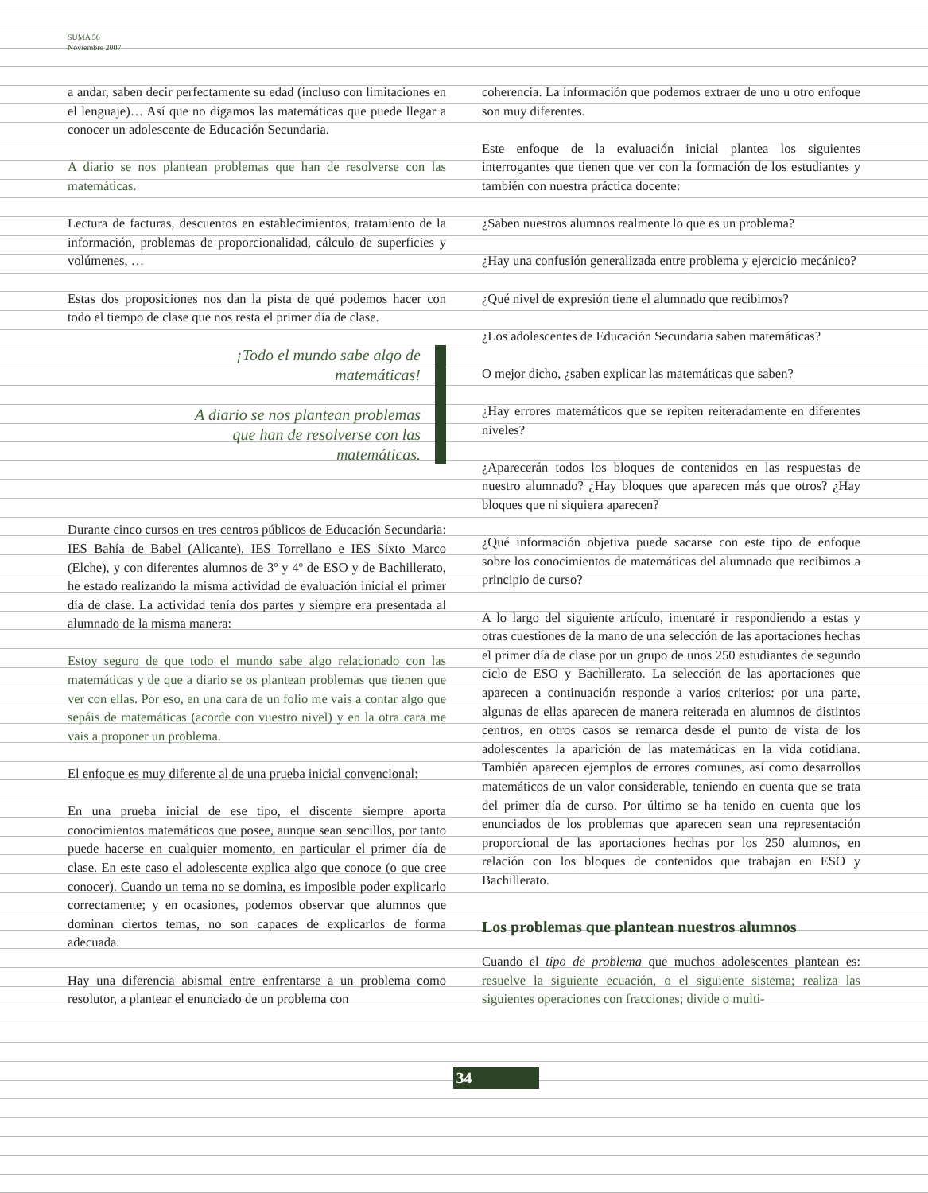SUMA 56
Noviembre 2007
a andar, saben decir perfectamente su edad (incluso con limitaciones en el lenguaje)… Así que no digamos las matemáticas que puede llegar a conocer un adolescente de Educación Secundaria.
A diario se nos plantean problemas que han de resolverse con las matemáticas.
Lectura de facturas, descuentos en establecimientos, tratamiento de la información, problemas de proporcionalidad, cálculo de superficies y volúmenes, …
Estas dos proposiciones nos dan la pista de qué podemos hacer con todo el tiempo de clase que nos resta el primer día de clase.
¡Todo el mundo sabe algo de matemáticas!
A diario se nos plantean problemas que han de resolverse con las matemáticas.
Durante cinco cursos en tres centros públicos de Educación Secundaria: IES Bahía de Babel (Alicante), IES Torrellano e IES Sixto Marco (Elche), y con diferentes alumnos de 3º y 4º de ESO y de Bachillerato, he estado realizando la misma actividad de evaluación inicial el primer día de clase. La actividad tenía dos partes y siempre era presentada al alumnado de la misma manera:
Estoy seguro de que todo el mundo sabe algo relacionado con las matemáticas y de que a diario se os plantean problemas que tienen que ver con ellas. Por eso, en una cara de un folio me vais a contar algo que sepáis de matemáticas (acorde con vuestro nivel) y en la otra cara me vais a proponer un problema.
El enfoque es muy diferente al de una prueba inicial convencional:
En una prueba inicial de ese tipo, el discente siempre aporta conocimientos matemáticos que posee, aunque sean sencillos, por tanto puede hacerse en cualquier momento, en particular el primer día de clase. En este caso el adolescente explica algo que conoce (o que cree conocer). Cuando un tema no se domina, es imposible poder explicarlo correctamente; y en ocasiones, podemos observar que alumnos que dominan ciertos temas, no son capaces de explicarlos de forma adecuada.
Hay una diferencia abismal entre enfrentarse a un problema como resolutor, a plantear el enunciado de un problema con
coherencia. La información que podemos extraer de uno u otro enfoque son muy diferentes.
Este enfoque de la evaluación inicial plantea los siguientes interrogantes que tienen que ver con la formación de los estudiantes y también con nuestra práctica docente:
¿Saben nuestros alumnos realmente lo que es un problema?
¿Hay una confusión generalizada entre problema y ejercicio mecánico?
¿Qué nivel de expresión tiene el alumnado que recibimos?
¿Los adolescentes de Educación Secundaria saben matemáticas?
O mejor dicho, ¿saben explicar las matemáticas que saben?
¿Hay errores matemáticos que se repiten reiteradamente en diferentes niveles?
¿Aparecerán todos los bloques de contenidos en las respuestas de nuestro alumnado? ¿Hay bloques que aparecen más que otros? ¿Hay bloques que ni siquiera aparecen?
¿Qué información objetiva puede sacarse con este tipo de enfoque sobre los conocimientos de matemáticas del alumnado que recibimos a principio de curso?
A lo largo del siguiente artículo, intentaré ir respondiendo a estas y otras cuestiones de la mano de una selección de las aportaciones hechas el primer día de clase por un grupo de unos 250 estudiantes de segundo ciclo de ESO y Bachillerato. La selección de las aportaciones que aparecen a continuación responde a varios criterios: por una parte, algunas de ellas aparecen de manera reiterada en alumnos de distintos centros, en otros casos se remarca desde el punto de vista de los adolescentes la aparición de las matemáticas en la vida cotidiana. También aparecen ejemplos de errores comunes, así como desarrollos matemáticos de un valor considerable, teniendo en cuenta que se trata del primer día de curso. Por último se ha tenido en cuenta que los enunciados de los problemas que aparecen sean una representación proporcional de las aportaciones hechas por los 250 alumnos, en relación con los bloques de contenidos que trabajan en ESO y Bachillerato.
Los problemas que plantean nuestros alumnos
Cuando el tipo de problema que muchos adolescentes plantean es: resuelve la siguiente ecuación, o el siguiente sistema; realiza las siguientes operaciones con fracciones; divide o multi-
34